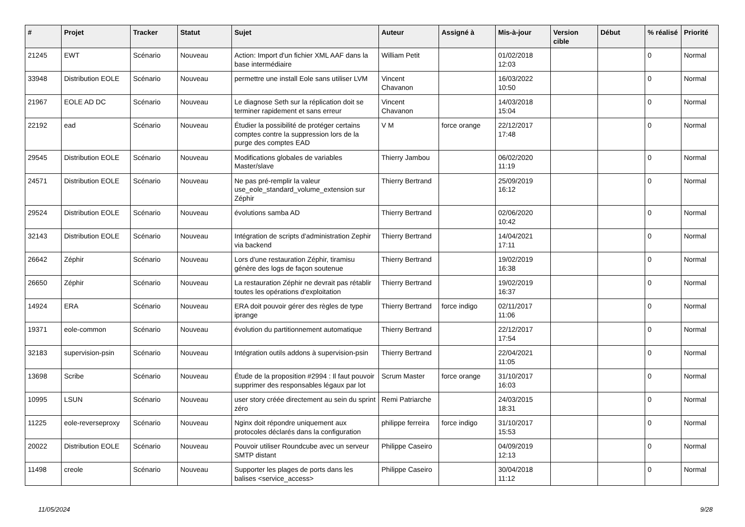| # | Projet | Tracker | Statut | Sujet | Auteur | Assigné à | Mis-à-jour | Version cible | Début | % réalisé | Priorité |
| --- | --- | --- | --- | --- | --- | --- | --- | --- | --- | --- | --- |
| 21245 | EWT | Scénario | Nouveau | Action: Import d'un fichier XML AAF dans la base intermédiaire | William Petit | | 01/02/2018 12:03 | | | 0 | Normal |
| 33948 | Distribution EOLE | Scénario | Nouveau | permettre une install Eole sans utiliser LVM | Vincent Chavanon | | 16/03/2022 10:50 | | | 0 | Normal |
| 21967 | EOLE AD DC | Scénario | Nouveau | Le diagnose Seth sur la réplication doit se terminer rapidement et sans erreur | Vincent Chavanon | | 14/03/2018 15:04 | | | 0 | Normal |
| 22192 | ead | Scénario | Nouveau | Étudier la possibilité de protéger certains comptes contre la suppression lors de la purge des comptes EAD | V M | force orange | 22/12/2017 17:48 | | | 0 | Normal |
| 29545 | Distribution EOLE | Scénario | Nouveau | Modifications globales de variables Master/slave | Thierry Jambou | | 06/02/2020 11:19 | | | 0 | Normal |
| 24571 | Distribution EOLE | Scénario | Nouveau | Ne pas pré-remplir la valeur use_eole_standard_volume_extension sur Zéphir | Thierry Bertrand | | 25/09/2019 16:12 | | | 0 | Normal |
| 29524 | Distribution EOLE | Scénario | Nouveau | évolutions samba AD | Thierry Bertrand | | 02/06/2020 10:42 | | | 0 | Normal |
| 32143 | Distribution EOLE | Scénario | Nouveau | Intégration de scripts d'administration Zephir via backend | Thierry Bertrand | | 14/04/2021 17:11 | | | 0 | Normal |
| 26642 | Zéphir | Scénario | Nouveau | Lors d'une restauration Zéphir, tiramisu génère des logs de façon soutenue | Thierry Bertrand | | 19/02/2019 16:38 | | | 0 | Normal |
| 26650 | Zéphir | Scénario | Nouveau | La restauration Zéphir ne devrait pas rétablir toutes les opérations d'exploitation | Thierry Bertrand | | 19/02/2019 16:37 | | | 0 | Normal |
| 14924 | ERA | Scénario | Nouveau | ERA doit pouvoir gérer des règles de type iprange | Thierry Bertrand | force indigo | 02/11/2017 11:06 | | | 0 | Normal |
| 19371 | eole-common | Scénario | Nouveau | évolution du partitionnement automatique | Thierry Bertrand | | 22/12/2017 17:54 | | | 0 | Normal |
| 32183 | supervision-psin | Scénario | Nouveau | Intégration outils addons à supervision-psin | Thierry Bertrand | | 22/04/2021 11:05 | | | 0 | Normal |
| 13698 | Scribe | Scénario | Nouveau | Étude de la proposition #2994 : Il faut pouvoir supprimer des responsables légaux par lot | Scrum Master | force orange | 31/10/2017 16:03 | | | 0 | Normal |
| 10995 | LSUN | Scénario | Nouveau | user story créée directement au sein du sprint zéro | Remi Patriarche | | 24/03/2015 18:31 | | | 0 | Normal |
| 11225 | eole-reverseproxy | Scénario | Nouveau | Nginx doit répondre uniquement aux protocoles déclarés dans la configuration | philippe ferreira | force indigo | 31/10/2017 15:53 | | | 0 | Normal |
| 20022 | Distribution EOLE | Scénario | Nouveau | Pouvoir utiliser Roundcube avec un serveur SMTP distant | Philippe Caseiro | | 04/09/2019 12:13 | | | 0 | Normal |
| 11498 | creole | Scénario | Nouveau | Supporter les plages de ports dans les balises <service_access> | Philippe Caseiro | | 30/04/2018 11:12 | | | 0 | Normal |
11/05/2024 9/28